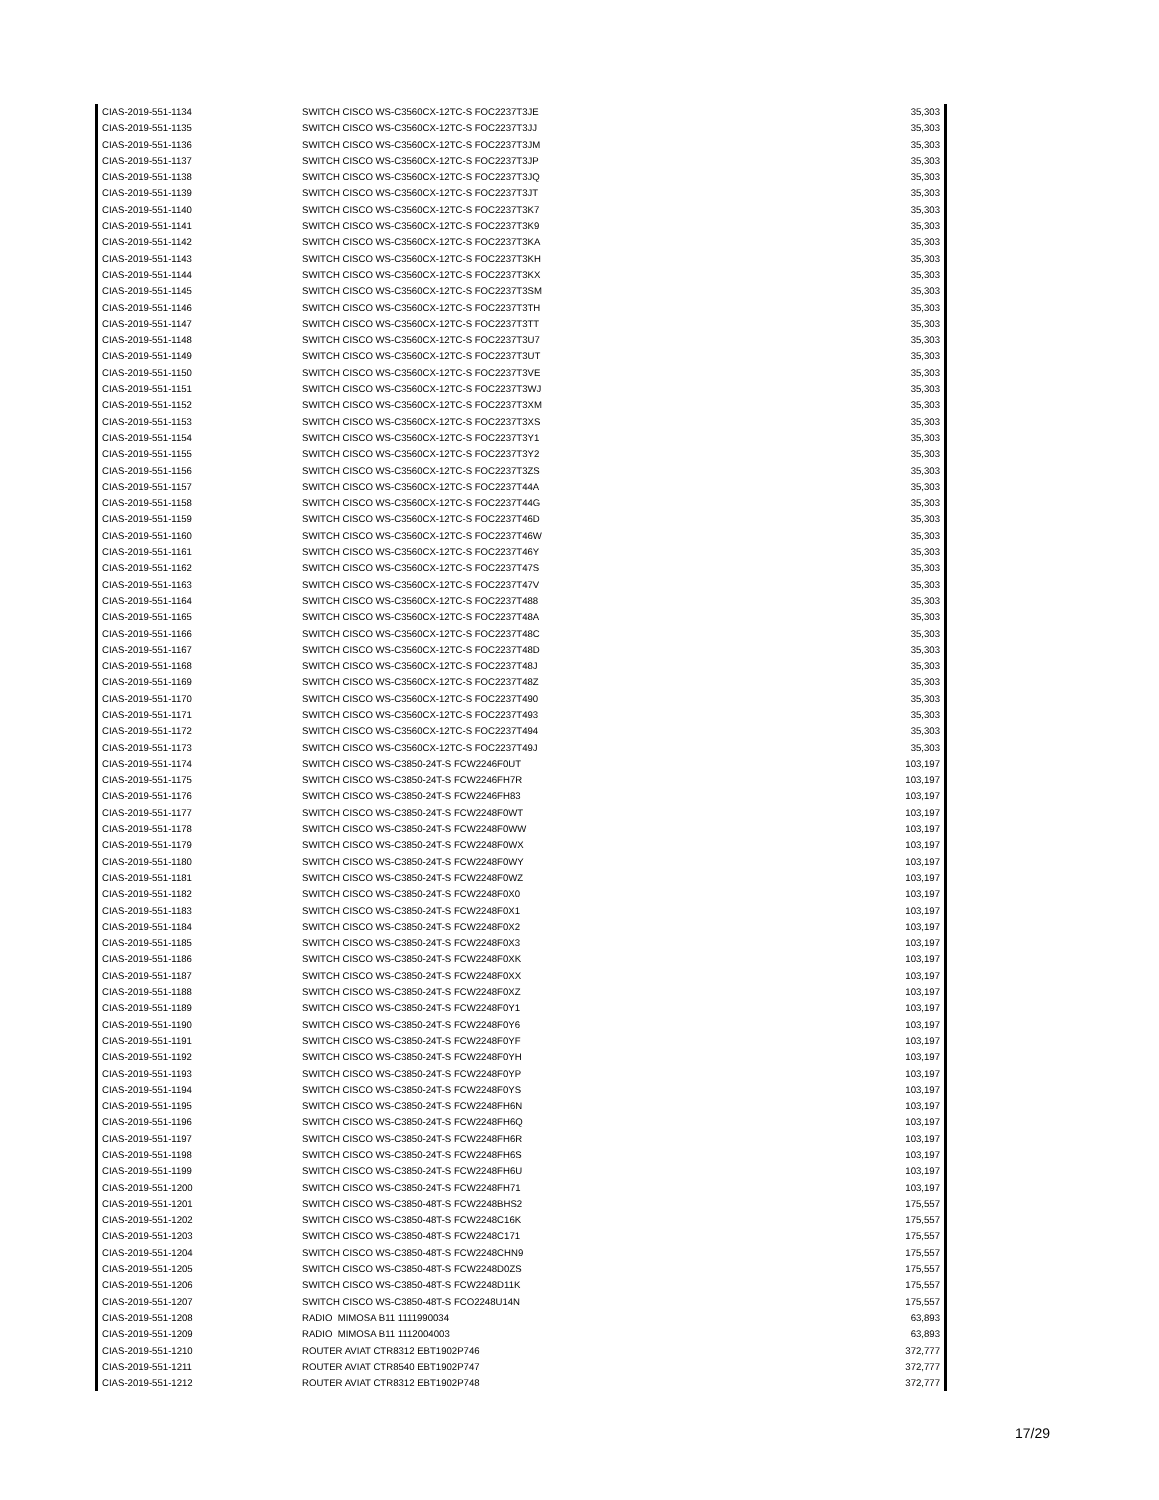| CIAS-2019-551-1134 | SWITCH CISCO WS-C3560CX-12TC-S FOC2237T3JE | 35,303 |
| CIAS-2019-551-1135 | SWITCH CISCO WS-C3560CX-12TC-S FOC2237T3JJ | 35,303 |
| CIAS-2019-551-1136 | SWITCH CISCO WS-C3560CX-12TC-S FOC2237T3JM | 35,303 |
| CIAS-2019-551-1137 | SWITCH CISCO WS-C3560CX-12TC-S FOC2237T3JP | 35,303 |
| CIAS-2019-551-1138 | SWITCH CISCO WS-C3560CX-12TC-S FOC2237T3JQ | 35,303 |
| CIAS-2019-551-1139 | SWITCH CISCO WS-C3560CX-12TC-S FOC2237T3JT | 35,303 |
| CIAS-2019-551-1140 | SWITCH CISCO WS-C3560CX-12TC-S FOC2237T3K7 | 35,303 |
| CIAS-2019-551-1141 | SWITCH CISCO WS-C3560CX-12TC-S FOC2237T3K9 | 35,303 |
| CIAS-2019-551-1142 | SWITCH CISCO WS-C3560CX-12TC-S FOC2237T3KA | 35,303 |
| CIAS-2019-551-1143 | SWITCH CISCO WS-C3560CX-12TC-S FOC2237T3KH | 35,303 |
| CIAS-2019-551-1144 | SWITCH CISCO WS-C3560CX-12TC-S FOC2237T3KX | 35,303 |
| CIAS-2019-551-1145 | SWITCH CISCO WS-C3560CX-12TC-S FOC2237T3SM | 35,303 |
| CIAS-2019-551-1146 | SWITCH CISCO WS-C3560CX-12TC-S FOC2237T3TH | 35,303 |
| CIAS-2019-551-1147 | SWITCH CISCO WS-C3560CX-12TC-S FOC2237T3TT | 35,303 |
| CIAS-2019-551-1148 | SWITCH CISCO WS-C3560CX-12TC-S FOC2237T3U7 | 35,303 |
| CIAS-2019-551-1149 | SWITCH CISCO WS-C3560CX-12TC-S FOC2237T3UT | 35,303 |
| CIAS-2019-551-1150 | SWITCH CISCO WS-C3560CX-12TC-S FOC2237T3VE | 35,303 |
| CIAS-2019-551-1151 | SWITCH CISCO WS-C3560CX-12TC-S FOC2237T3WJ | 35,303 |
| CIAS-2019-551-1152 | SWITCH CISCO WS-C3560CX-12TC-S FOC2237T3XM | 35,303 |
| CIAS-2019-551-1153 | SWITCH CISCO WS-C3560CX-12TC-S FOC2237T3XS | 35,303 |
| CIAS-2019-551-1154 | SWITCH CISCO WS-C3560CX-12TC-S FOC2237T3Y1 | 35,303 |
| CIAS-2019-551-1155 | SWITCH CISCO WS-C3560CX-12TC-S FOC2237T3Y2 | 35,303 |
| CIAS-2019-551-1156 | SWITCH CISCO WS-C3560CX-12TC-S FOC2237T3ZS | 35,303 |
| CIAS-2019-551-1157 | SWITCH CISCO WS-C3560CX-12TC-S FOC2237T44A | 35,303 |
| CIAS-2019-551-1158 | SWITCH CISCO WS-C3560CX-12TC-S FOC2237T44G | 35,303 |
| CIAS-2019-551-1159 | SWITCH CISCO WS-C3560CX-12TC-S FOC2237T46D | 35,303 |
| CIAS-2019-551-1160 | SWITCH CISCO WS-C3560CX-12TC-S FOC2237T46W | 35,303 |
| CIAS-2019-551-1161 | SWITCH CISCO WS-C3560CX-12TC-S FOC2237T46Y | 35,303 |
| CIAS-2019-551-1162 | SWITCH CISCO WS-C3560CX-12TC-S FOC2237T47S | 35,303 |
| CIAS-2019-551-1163 | SWITCH CISCO WS-C3560CX-12TC-S FOC2237T47V | 35,303 |
| CIAS-2019-551-1164 | SWITCH CISCO WS-C3560CX-12TC-S FOC2237T488 | 35,303 |
| CIAS-2019-551-1165 | SWITCH CISCO WS-C3560CX-12TC-S FOC2237T48A | 35,303 |
| CIAS-2019-551-1166 | SWITCH CISCO WS-C3560CX-12TC-S FOC2237T48C | 35,303 |
| CIAS-2019-551-1167 | SWITCH CISCO WS-C3560CX-12TC-S FOC2237T48D | 35,303 |
| CIAS-2019-551-1168 | SWITCH CISCO WS-C3560CX-12TC-S FOC2237T48J | 35,303 |
| CIAS-2019-551-1169 | SWITCH CISCO WS-C3560CX-12TC-S FOC2237T48Z | 35,303 |
| CIAS-2019-551-1170 | SWITCH CISCO WS-C3560CX-12TC-S FOC2237T490 | 35,303 |
| CIAS-2019-551-1171 | SWITCH CISCO WS-C3560CX-12TC-S FOC2237T493 | 35,303 |
| CIAS-2019-551-1172 | SWITCH CISCO WS-C3560CX-12TC-S FOC2237T494 | 35,303 |
| CIAS-2019-551-1173 | SWITCH CISCO WS-C3560CX-12TC-S FOC2237T49J | 35,303 |
| CIAS-2019-551-1174 | SWITCH CISCO WS-C3850-24T-S FCW2246F0UT | 103,197 |
| CIAS-2019-551-1175 | SWITCH CISCO WS-C3850-24T-S FCW2246FH7R | 103,197 |
| CIAS-2019-551-1176 | SWITCH CISCO WS-C3850-24T-S FCW2246FH83 | 103,197 |
| CIAS-2019-551-1177 | SWITCH CISCO WS-C3850-24T-S FCW2248F0WT | 103,197 |
| CIAS-2019-551-1178 | SWITCH CISCO WS-C3850-24T-S FCW2248F0WW | 103,197 |
| CIAS-2019-551-1179 | SWITCH CISCO WS-C3850-24T-S FCW2248F0WX | 103,197 |
| CIAS-2019-551-1180 | SWITCH CISCO WS-C3850-24T-S FCW2248F0WY | 103,197 |
| CIAS-2019-551-1181 | SWITCH CISCO WS-C3850-24T-S FCW2248F0WZ | 103,197 |
| CIAS-2019-551-1182 | SWITCH CISCO WS-C3850-24T-S FCW2248F0X0 | 103,197 |
| CIAS-2019-551-1183 | SWITCH CISCO WS-C3850-24T-S FCW2248F0X1 | 103,197 |
| CIAS-2019-551-1184 | SWITCH CISCO WS-C3850-24T-S FCW2248F0X2 | 103,197 |
| CIAS-2019-551-1185 | SWITCH CISCO WS-C3850-24T-S FCW2248F0X3 | 103,197 |
| CIAS-2019-551-1186 | SWITCH CISCO WS-C3850-24T-S FCW2248F0XK | 103,197 |
| CIAS-2019-551-1187 | SWITCH CISCO WS-C3850-24T-S FCW2248F0XX | 103,197 |
| CIAS-2019-551-1188 | SWITCH CISCO WS-C3850-24T-S FCW2248F0XZ | 103,197 |
| CIAS-2019-551-1189 | SWITCH CISCO WS-C3850-24T-S FCW2248F0Y1 | 103,197 |
| CIAS-2019-551-1190 | SWITCH CISCO WS-C3850-24T-S FCW2248F0Y6 | 103,197 |
| CIAS-2019-551-1191 | SWITCH CISCO WS-C3850-24T-S FCW2248F0YF | 103,197 |
| CIAS-2019-551-1192 | SWITCH CISCO WS-C3850-24T-S FCW2248F0YH | 103,197 |
| CIAS-2019-551-1193 | SWITCH CISCO WS-C3850-24T-S FCW2248F0YP | 103,197 |
| CIAS-2019-551-1194 | SWITCH CISCO WS-C3850-24T-S FCW2248F0YS | 103,197 |
| CIAS-2019-551-1195 | SWITCH CISCO WS-C3850-24T-S FCW2248FH6N | 103,197 |
| CIAS-2019-551-1196 | SWITCH CISCO WS-C3850-24T-S FCW2248FH6Q | 103,197 |
| CIAS-2019-551-1197 | SWITCH CISCO WS-C3850-24T-S FCW2248FH6R | 103,197 |
| CIAS-2019-551-1198 | SWITCH CISCO WS-C3850-24T-S FCW2248FH6S | 103,197 |
| CIAS-2019-551-1199 | SWITCH CISCO WS-C3850-24T-S FCW2248FH6U | 103,197 |
| CIAS-2019-551-1200 | SWITCH CISCO WS-C3850-24T-S FCW2248FH71 | 103,197 |
| CIAS-2019-551-1201 | SWITCH CISCO WS-C3850-48T-S FCW2248BHS2 | 175,557 |
| CIAS-2019-551-1202 | SWITCH CISCO WS-C3850-48T-S FCW2248C16K | 175,557 |
| CIAS-2019-551-1203 | SWITCH CISCO WS-C3850-48T-S FCW2248C171 | 175,557 |
| CIAS-2019-551-1204 | SWITCH CISCO WS-C3850-48T-S FCW2248CHN9 | 175,557 |
| CIAS-2019-551-1205 | SWITCH CISCO WS-C3850-48T-S FCW2248D0ZS | 175,557 |
| CIAS-2019-551-1206 | SWITCH CISCO WS-C3850-48T-S FCW2248D11K | 175,557 |
| CIAS-2019-551-1207 | SWITCH CISCO WS-C3850-48T-S FCO2248U14N | 175,557 |
| CIAS-2019-551-1208 | RADIO MIMOSA B11 1111990034 | 63,893 |
| CIAS-2019-551-1209 | RADIO MIMOSA B11 1112004003 | 63,893 |
| CIAS-2019-551-1210 | ROUTER AVIAT CTR8312 EBT1902P746 | 372,777 |
| CIAS-2019-551-1211 | ROUTER AVIAT CTR8540 EBT1902P747 | 372,777 |
| CIAS-2019-551-1212 | ROUTER AVIAT CTR8312 EBT1902P748 | 372,777 |
17/29